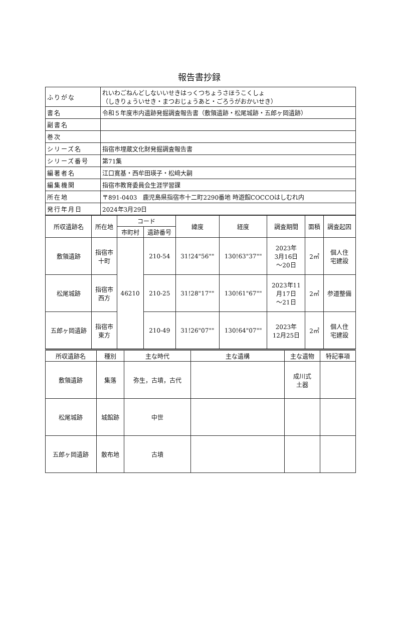報告書抄録
| ふりがな | れいわごねんどしないいせきはっくつちょうさほうこくしょ （しきりょういせき・まつおじょうあと・ごろうがおかいせき） |
| 書名 | 令和５年度市内遺跡発掘調査報告書（敷領遺跡・松尾城跡・五郎ヶ岡遺跡） |
| 副書名 | |
| 巻次 | |
| シリーズ名 | 指宿市埋蔵文化財発掘調査報告書 |
| シリーズ番号 | 第71集 |
| 編著者名 | 江口寛基・西牟田瑛子・松﨑大嗣 |
| 編集機関 | 指宿市教育委員会生涯学習課 |
| 所在地 | 〒891-0403 鹿児島県指宿市十二町2290番地 時遊館COCCOはしむれ内 |
| 発行年月日 | 2024年3月29日 |
| 所収遺跡名 | 所在地 | コード | | 緯度 | 経度 | 調査期間 | 面積 | 調査起因 |
| --- | --- | --- | --- | --- | --- | --- | --- | --- |
| | | 市町村 | 遺跡番号 | | | | | |
| 敷領遺跡 | 指宿市 十町 | 46210 | 210-54 | 31!24"56"" | 130!63"37"" | 2023年 3月16日 ～20日 | 2㎡ | 個人住 宅建設 |
| 松尾城跡 | 指宿市 西方 | | 210-25 | 31!28"17"" | 130!61"67"" | 2023年11 月17日 ～21日 | 2㎡ | 参道整備 |
| 五郎ヶ岡遺跡 | 指宿市 東方 | | 210-49 | 31!26"07"" | 130!64"07"" | 2023年 12月25日 | 2㎡ | 個人住 宅建設 |
| 所収遺跡名 | 種別 | 主な時代 | 主な遺構 | 主な遺物 | 特記事項 |
| --- | --- | --- | --- | --- | --- |
| 敷領遺跡 | 集落 | 弥生，古墳，古代 | | 成川式 土器 | |
| 松尾城跡 | 城館跡 | 中世 | | | |
| 五郎ヶ岡遺跡 | 散布地 | 古墳 | | | |